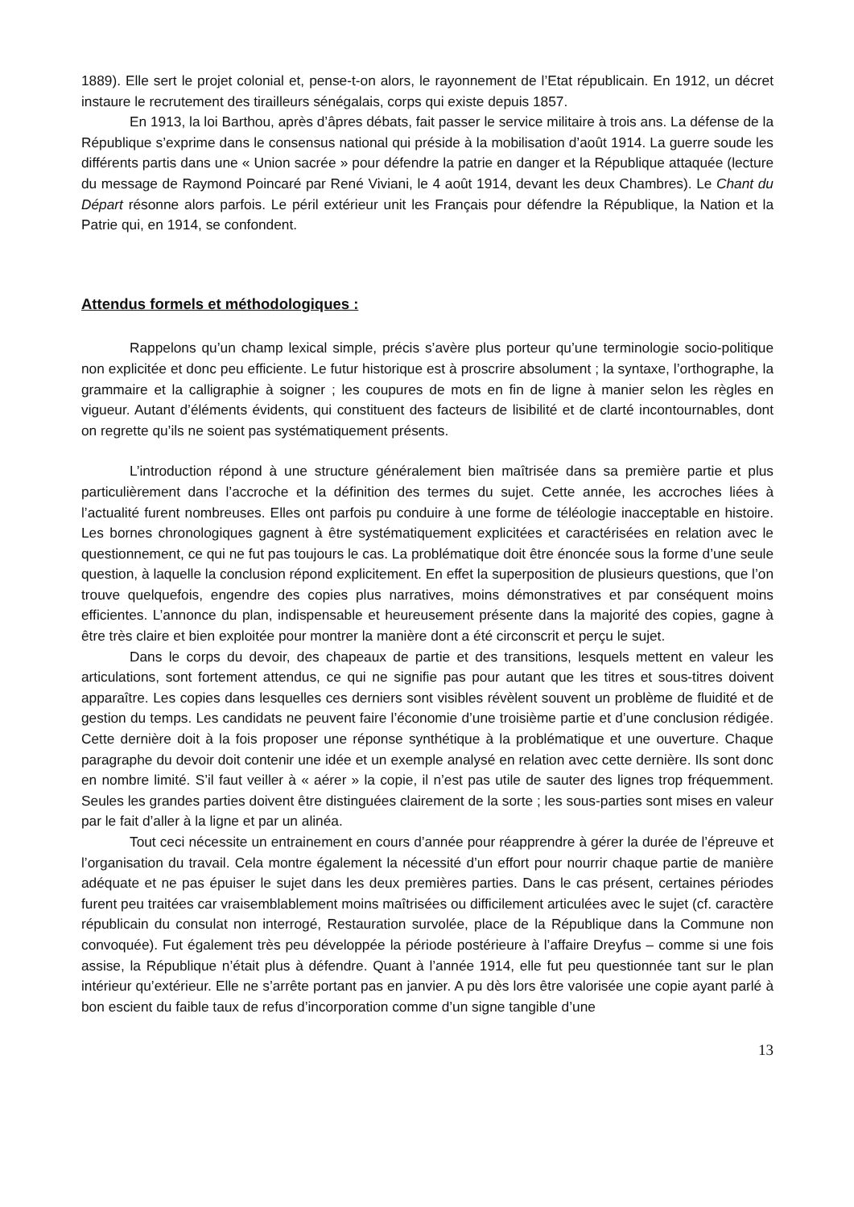1889). Elle sert le projet colonial et, pense-t-on alors, le rayonnement de l’Etat républicain. En 1912, un décret instaure le recrutement des tirailleurs sénégalais, corps qui existe depuis 1857.
En 1913, la loi Barthou, après d’âpres débats, fait passer le service militaire à trois ans. La défense de la République s’exprime dans le consensus national qui préside à la mobilisation d’août 1914. La guerre soude les différents partis dans une « Union sacrée » pour défendre la patrie en danger et la République attaquée (lecture du message de Raymond Poincaré par René Viviani, le 4 août 1914, devant les deux Chambres). Le Chant du Départ résonne alors parfois. Le péril extérieur unit les Français pour défendre la République, la Nation et la Patrie qui, en 1914, se confondent.
Attendus formels et méthodologiques :
Rappelons qu’un champ lexical simple, précis s’avère plus porteur qu’une terminologie socio-politique non explicitée et donc peu efficiente. Le futur historique est à proscrire absolument ; la syntaxe, l’orthographe, la grammaire et la calligraphie à soigner ; les coupures de mots en fin de ligne à manier selon les règles en vigueur. Autant d’éléments évidents, qui constituent des facteurs de lisibilité et de clarté incontournables, dont on regrette qu’ils ne soient pas systématiquement présents.
L’introduction répond à une structure généralement bien maîtrisée dans sa première partie et plus particulièrement dans l’accroche et la définition des termes du sujet. Cette année, les accroches liées à l’actualité furent nombreuses. Elles ont parfois pu conduire à une forme de téléologie inacceptable en histoire. Les bornes chronologiques gagnent à être systématiquement explicitées et caractérisées en relation avec le questionnement, ce qui ne fut pas toujours le cas. La problématique doit être énoncée sous la forme d’une seule question, à laquelle la conclusion répond explicitement. En effet la superposition de plusieurs questions, que l’on trouve quelquefois, engendre des copies plus narratives, moins démonstratives et par conséquent moins efficientes. L’annonce du plan, indispensable et heureusement présente dans la majorité des copies, gagne à être très claire et bien exploitée pour montrer la manière dont a été circonscrit et perçu le sujet.
Dans le corps du devoir, des chapeaux de partie et des transitions, lesquels mettent en valeur les articulations, sont fortement attendus, ce qui ne signifie pas pour autant que les titres et sous-titres doivent apparaître. Les copies dans lesquelles ces derniers sont visibles révèlent souvent un problème de fluidité et de gestion du temps. Les candidats ne peuvent faire l’économie d’une troisième partie et d’une conclusion rédigée. Cette dernière doit à la fois proposer une réponse synthétique à la problématique et une ouverture. Chaque paragraphe du devoir doit contenir une idée et un exemple analysé en relation avec cette dernière. Ils sont donc en nombre limité. S’il faut veiller à « aérer » la copie, il n’est pas utile de sauter des lignes trop fréquemment. Seules les grandes parties doivent être distinguées clairement de la sorte ; les sous-parties sont mises en valeur par le fait d’aller à la ligne et par un alinéa.
Tout ceci nécessite un entrainement en cours d’année pour réapprendre à gérer la durée de l’épreuve et l’organisation du travail. Cela montre également la nécessité d’un effort pour nourrir chaque partie de manière adéquate et ne pas épuiser le sujet dans les deux premières parties. Dans le cas présent, certaines périodes furent peu traitées car vraisemblablement moins maîtrisées ou difficilement articulées avec le sujet (cf. caractère républicain du consulat non interrogé, Restauration survolée, place de la République dans la Commune non convoquée). Fut également très peu développée la période postérieure à l’affaire Dreyfus – comme si une fois assise, la République n’était plus à défendre. Quant à l’année 1914, elle fut peu questionnée tant sur le plan intérieur qu’extérieur. Elle ne s’arrête portant pas en janvier. A pu dès lors être valorisée une copie ayant parlé à bon escient du faible taux de refus d’incorporation comme d’un signe tangible d’une
13